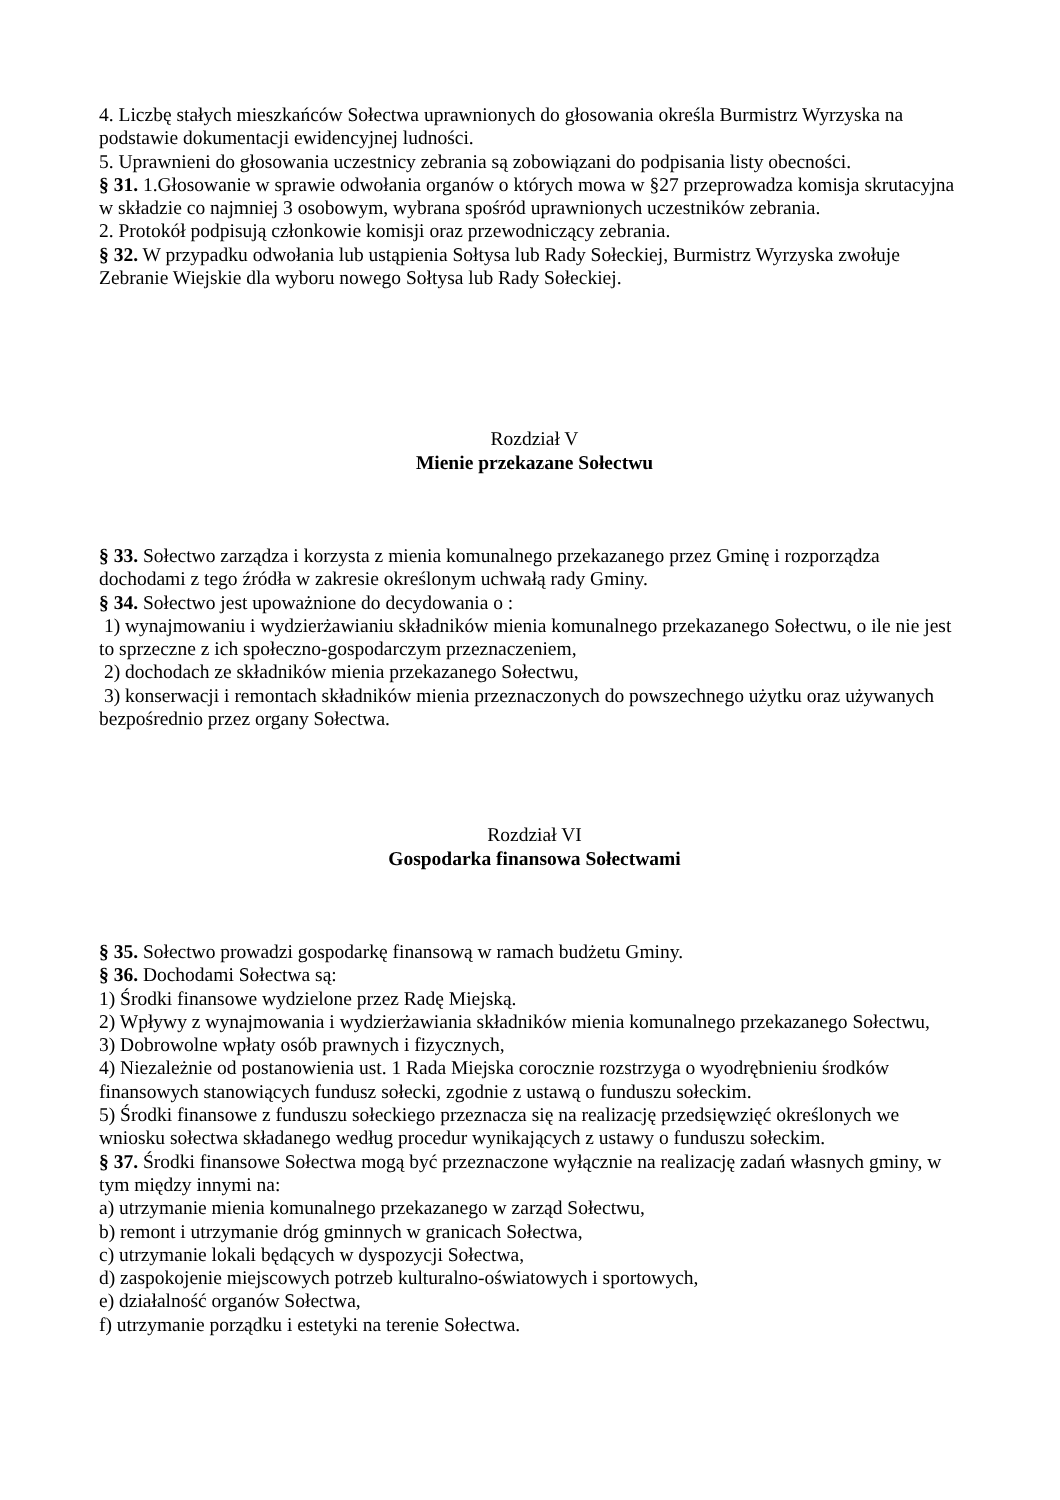4. Liczbę stałych mieszkańców Sołectwa uprawnionych do głosowania określa Burmistrz Wyrzyska na podstawie dokumentacji ewidencyjnej ludności.
5. Uprawnieni do głosowania uczestnicy zebrania są zobowiązani do podpisania listy obecności.
§ 31. 1.Głosowanie w sprawie odwołania organów o których mowa w §27 przeprowadza komisja skrutacyjna w składzie co najmniej 3 osobowym, wybrana spośród uprawnionych uczestników zebrania.
2. Protokół podpisują członkowie komisji oraz przewodniczący zebrania.
§ 32. W przypadku odwołania lub ustąpienia Sołtysa lub Rady Sołeckiej, Burmistrz Wyrzyska zwołuje Zebranie Wiejskie dla wyboru nowego Sołtysa lub Rady Sołeckiej.
Rozdział V
Mienie przekazane Sołectwu
§ 33. Sołectwo zarządza i korzysta z mienia komunalnego przekazanego przez Gminę i rozporządza dochodami z tego źródła w zakresie określonym uchwałą rady Gminy.
§ 34. Sołectwo jest upoważnione do decydowania o :
1) wynajmowaniu i wydzierżawianiu składników mienia komunalnego przekazanego Sołectwu, o ile nie jest to sprzeczne z ich społeczno-gospodarczym przeznaczeniem,
2) dochodach ze składników mienia przekazanego Sołectwu,
3) konserwacji i remontach składników mienia przeznaczonych do powszechnego użytku oraz używanych bezpośrednio przez organy Sołectwa.
Rozdział VI
Gospodarka finansowa Sołectwami
§ 35. Sołectwo prowadzi gospodarkę finansową w ramach budżetu Gminy.
§ 36. Dochodami Sołectwa są:
1) Środki finansowe wydzielone przez Radę Miejską.
2) Wpływy z wynajmowania i wydzierżawiania składników mienia komunalnego przekazanego Sołectwu,
3) Dobrowolne wpłaty osób prawnych i fizycznych,
4) Niezależnie od postanowienia ust. 1 Rada Miejska corocznie rozstrzyga o wyodrębnieniu środków finansowych stanowiących fundusz sołecki, zgodnie z ustawą o funduszu sołeckim.
5) Środki finansowe z funduszu sołeckiego przeznacza się na realizację przedsięwzięć określonych we wniosku sołectwa składanego według procedur wynikających z ustawy o funduszu sołeckim.
§ 37. Środki finansowe Sołectwa mogą być przeznaczone wyłącznie na realizację zadań własnych gminy, w tym między innymi na:
a) utrzymanie mienia komunalnego przekazanego w zarząd Sołectwu,
b) remont i utrzymanie dróg gminnych w granicach Sołectwa,
c) utrzymanie lokali będących w dyspozycji Sołectwa,
d) zaspokojenie miejscowych potrzeb kulturalno-oświatowych i sportowych,
e) działalność organów Sołectwa,
f) utrzymanie porządku i estetyki na terenie Sołectwa.